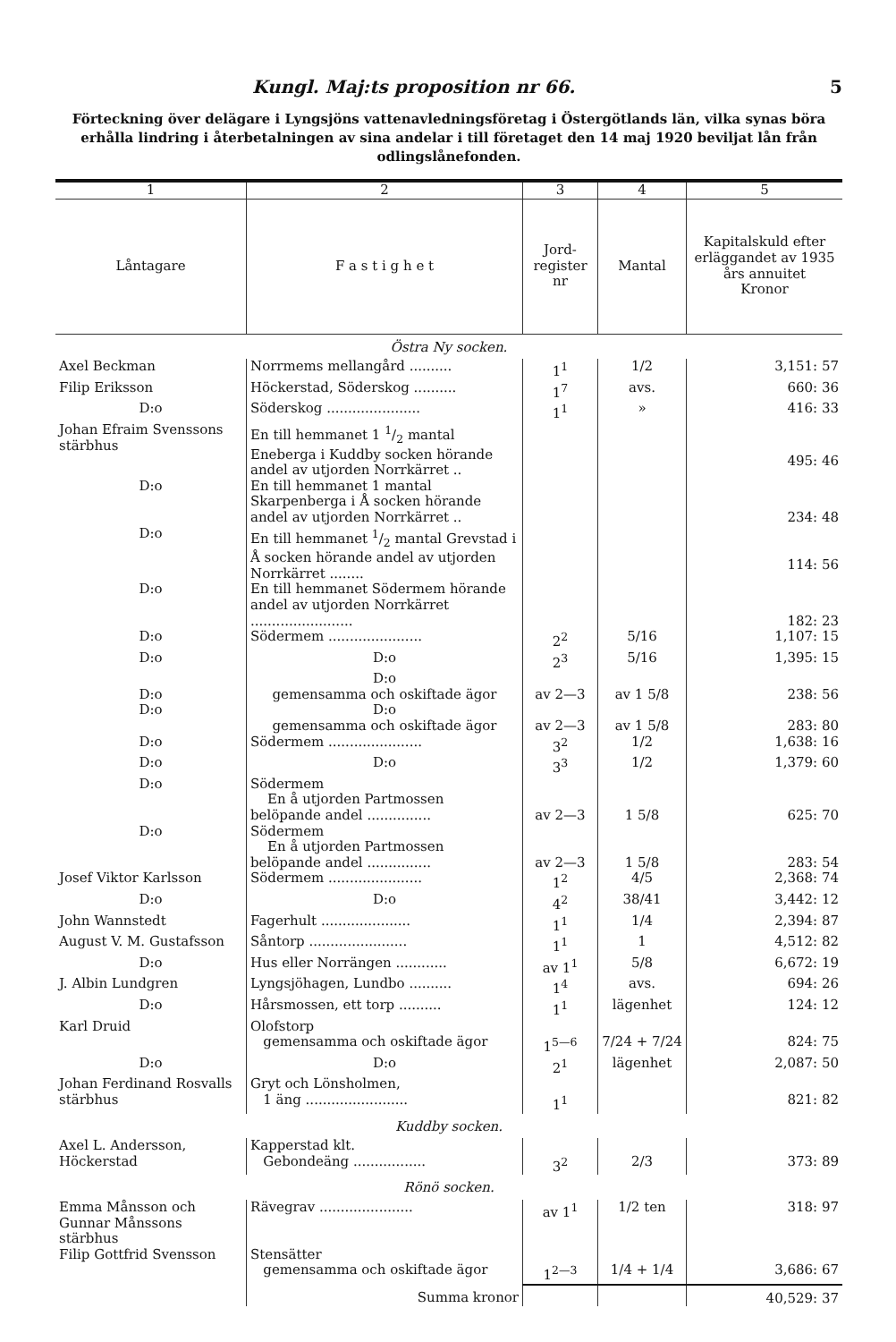Kungl. Maj:ts proposition nr 66. 5
Förteckning över delägare i Lyngsjöns vattenavledningsföretag i Östergötlands län, vilka synas böra erhålla lindring i återbetalningen av sina andelar i till företaget den 14 maj 1920 beviljat lån från odlingslånefonden.
| 1 | 2 | 3 | 4 | 5 |
| --- | --- | --- | --- | --- |
| Låntagare | F a s t i g h e t | Jord- register nr | Mantal | Kapitalskuld efter erläggandet av 1935 års annuitet Kronor |
| Östra Ny socken. | | | | |
| Axel Beckman | Norrmems mellangård .......... | 1<sup>1</sup> | 1/2 | 3,151: 57 |
| Filip Eriksson | Höckerstad, Söderskog .......... | 1<sup>7</sup> | avs. | 660: 36 |
| D:o | Söderskog ...................... | 1<sup>1</sup> | » | 416: 33 |
| Johan Efraim Svenssons stärbhus | En till hemmanet 1 1/2 mantal Eneberga i Kuddby socken hörande andel av utjorden Norrkärret .. | | | 495: 46 |
| D:o | En till hemmanet 1 mantal Skarpenberga i Å socken hörande andel av utjorden Norrkärret .. | | | 234: 48 |
| D:o | En till hemmanet 1/2 mantal Grevstad i Å socken hörande andel av utjorden Norrkärret ........ | | | 114: 56 |
| D:o | En till hemmanet Södermem hörande andel av utjorden Norrkärret ........................ | | | 182: 23 |
| D:o | Södermem ...................... | 2<sup>2</sup> | 5/16 | 1,107: 15 |
| D:o | D:o | 2<sup>3</sup> | 5/16 | 1,395: 15 |
| D:o | D:o gemensamma och oskiftade ägor | av 2—3 | av 1 5/8 | 238: 56 |
| D:o | D:o gemensamma och oskiftade ägor | av 2—3 | av 1 5/8 | 283: 80 |
| D:o | Södermem ...................... | 3<sup>2</sup> | 1/2 | 1,638: 16 |
| D:o | D:o | 3<sup>3</sup> | 1/2 | 1,379: 60 |
| D:o | Södermem En å utjorden Partmossen belöpande andel ............... | av 2—3 | 1 5/8 | 625: 70 |
| D:o | Södermem En å utjorden Partmossen belöpande andel ............... | av 2—3 | 1 5/8 | 283: 54 |
| Josef Viktor Karlsson | Södermem ...................... | 1<sup>2</sup> | 4/5 | 2,368: 74 |
| D:o | D:o | 4<sup>2</sup> | 38/41 | 3,442: 12 |
| John Wannstedt | Fagerhult ..................... | 1<sup>1</sup> | 1/4 | 2,394: 87 |
| August V. M. Gustafsson | Såntorp ....................... | 1<sup>1</sup> | 1 | 4,512: 82 |
| D:o | Hus eller Norrängen ............ | av 1<sup>1</sup> | 5/8 | 6,672: 19 |
| J. Albin Lundgren | Lyngsjöhagen, Lundbo .......... | 1<sup>4</sup> | avs. | 694: 26 |
| D:o | Hårsmossen, ett torp .......... | 1<sup>1</sup> | lägenhet | 124: 12 |
| Karl Druid | Olofstorp gemensamma och oskiftade ägor | 1<sup>5—6</sup> | 7/24 + 7/24 | 824: 75 |
| D:o | D:o | 2<sup>1</sup> | lägenhet | 2,087: 50 |
| Johan Ferdinand Rosvalls stärbhus | Gryt och Lönsholmen, 1 äng ........................ | 1<sup>1</sup> | | 821: 82 |
| Kuddby socken. | | | | |
| Axel L. Andersson, Höckerstad | Kapperstad klt. Gebondeäng ................. | 3<sup>2</sup> | 2/3 | 373: 89 |
| Rönö socken. | | | | |
| Emma Månsson och Gunnar Månssons stärbhus | Rävegrav ...................... | av 1<sup>1</sup> | 1/2 ten | 318: 97 |
| Filip Gottfrid Svensson | Stensätter gemensamma och oskiftade ägor | 1<sup>2—3</sup> | 1/4 + 1/4 | 3,686: 67 |
| | Summa kronor | | | 40,529: 37 |